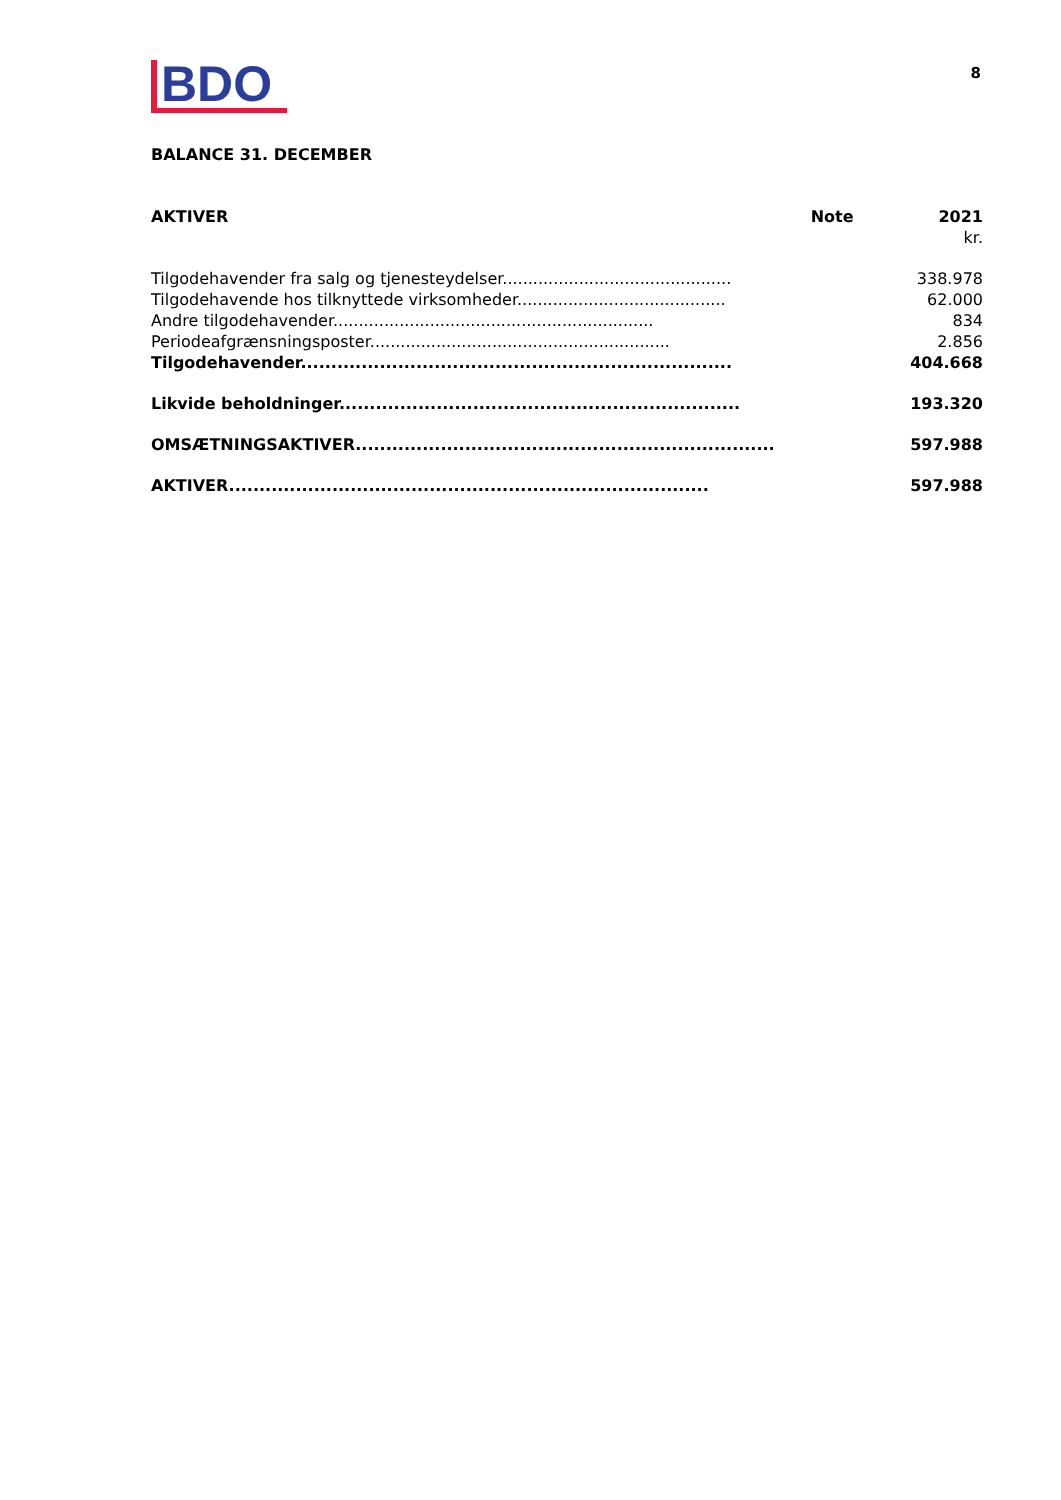BDO
8
BALANCE 31. DECEMBER
| AKTIVER | Note | 2021 |
| --- | --- | --- |
| | | kr. |
| Tilgodehavender fra salg og tjenesteydelser............................................. | | 338.978 |
| Tilgodehavende hos tilknyttede virksomheder......................................... | | 62.000 |
| Andre tilgodehavender............................................................... | | 834 |
| Periodeafgrænsningsposter........................................................... | | 2.856 |
| Tilgodehavender....................................................................... | | 404.668 |
| Likvide beholdninger.................................................................. | | 193.320 |
| OMSÆTNINGSAKTIVER..................................................................... | | 597.988 |
| AKTIVER............................................................................... | | 597.988 |